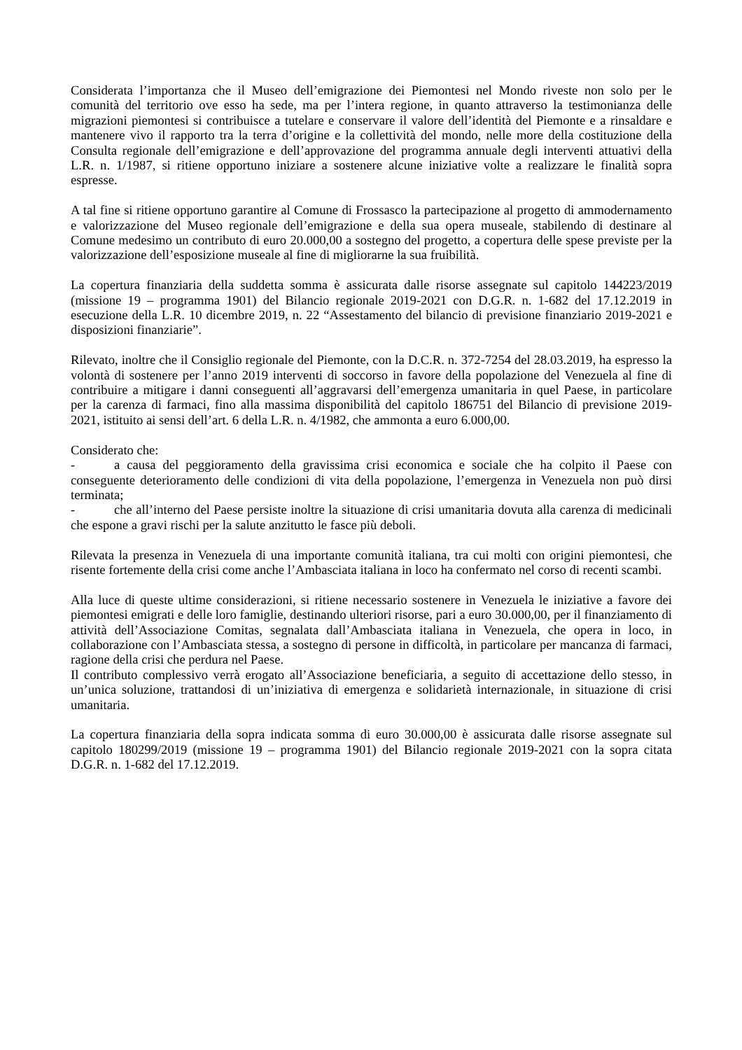Considerata l’importanza che il Museo dell’emigrazione dei Piemontesi nel Mondo riveste non solo per le comunità del territorio ove esso ha sede, ma per l’intera regione, in quanto attraverso la testimonianza delle migrazioni piemontesi si contribuisce a tutelare e conservare il valore dell’identità del Piemonte e a rinsaldare e mantenere vivo il rapporto tra la terra d’origine e la collettività del mondo, nelle more della costituzione della Consulta regionale dell’emigrazione e dell’approvazione del programma annuale degli interventi attuativi della L.R. n. 1/1987, si ritiene opportuno iniziare a sostenere alcune iniziative volte a realizzare le finalità sopra espresse.
A tal fine si ritiene opportuno garantire al Comune di Frossasco la partecipazione al progetto di ammodernamento e valorizzazione del Museo regionale dell’emigrazione e della sua opera museale, stabilendo di destinare al Comune medesimo un contributo di euro 20.000,00 a sostegno del progetto, a copertura delle spese previste per la valorizzazione dell’esposizione museale al fine di migliorarne la sua fruibilità.
La copertura finanziaria della suddetta somma è assicurata dalle risorse assegnate sul capitolo 144223/2019 (missione 19 – programma 1901) del Bilancio regionale 2019-2021 con D.G.R. n. 1-682 del 17.12.2019 in esecuzione della L.R. 10 dicembre 2019, n. 22 “Assestamento del bilancio di previsione finanziario 2019-2021 e disposizioni finanziarie”.
Rilevato, inoltre che il Consiglio regionale del Piemonte, con la D.C.R. n. 372-7254 del 28.03.2019, ha espresso la volontà di sostenere per l’anno 2019 interventi di soccorso in favore della popolazione del Venezuela al fine di contribuire a mitigare i danni conseguenti all’aggravarsi dell’emergenza umanitaria in quel Paese, in particolare per la carenza di farmaci, fino alla massima disponibilità del capitolo 186751 del Bilancio di previsione 2019-2021, istituito ai sensi dell’art. 6 della L.R. n. 4/1982, che ammonta a euro 6.000,00.
Considerato che:
- a causa del peggioramento della gravissima crisi economica e sociale che ha colpito il Paese con conseguente deterioramento delle condizioni di vita della popolazione, l’emergenza in Venezuela non può dirsi terminata;
- che all’interno del Paese persiste inoltre la situazione di crisi umanitaria dovuta alla carenza di medicinali che espone a gravi rischi per la salute anzitutto le fasce più deboli.
Rilevata la presenza in Venezuela di una importante comunità italiana, tra cui molti con origini piemontesi, che risente fortemente della crisi come anche l’Ambasciata italiana in loco ha confermato nel corso di recenti scambi.
Alla luce di queste ultime considerazioni, si ritiene necessario sostenere in Venezuela le iniziative a favore dei piemontesi emigrati e delle loro famiglie, destinando ulteriori risorse, pari a euro 30.000,00, per il finanziamento di attività dell’Associazione Comitas, segnalata dall’Ambasciata italiana in Venezuela, che opera in loco, in collaborazione con l’Ambasciata stessa, a sostegno di persone in difficoltà, in particolare per mancanza di farmaci, ragione della crisi che perdura nel Paese.
Il contributo complessivo verrà erogato all’Associazione beneficiaria, a seguito di accettazione dello stesso, in un’unica soluzione, trattandosi di un’iniziativa di emergenza e solidarietà internazionale, in situazione di crisi umanitaria.
La copertura finanziaria della sopra indicata somma di euro 30.000,00 è assicurata dalle risorse assegnate sul capitolo 180299/2019 (missione 19 – programma 1901) del Bilancio regionale 2019-2021 con la sopra citata D.G.R. n. 1-682 del 17.12.2019.